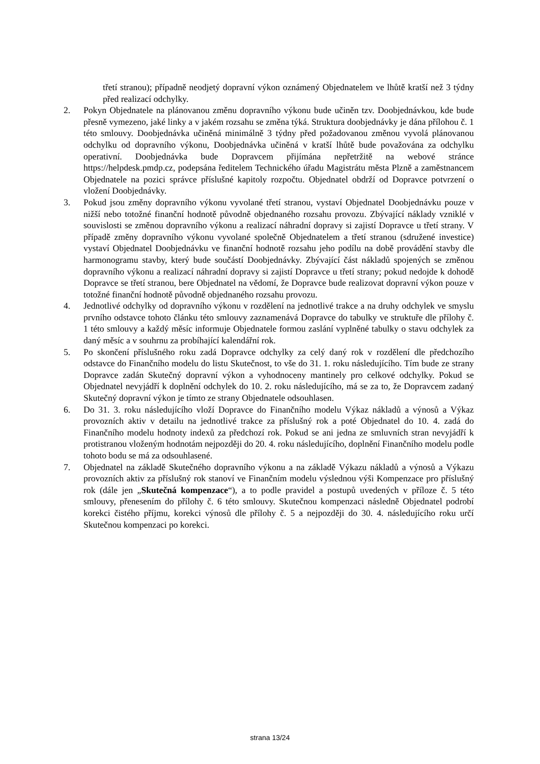třetí stranou); případně neodjetý dopravní výkon oznámený Objednatelem ve lhůtě kratší než 3 týdny před realizací odchylky.
2. Pokyn Objednatele na plánovanou změnu dopravního výkonu bude učiněn tzv. Doobjednávkou, kde bude přesně vymezeno, jaké linky a v jakém rozsahu se změna týká. Struktura doobjednávky je dána přílohou č. 1 této smlouvy. Doobjednávka učiněná minimálně 3 týdny před požadovanou změnou vyvolá plánovanou odchylku od dopravního výkonu, Doobjednávka učiněná v kratší lhůtě bude považována za odchylku operativní. Doobjednávka bude Dopravcem přijímána nepřetržitě na webové stránce https://helpdesk.pmdp.cz, podepsána ředitelem Technického úřadu Magistrátu města Plzně a zaměstnancem Objednatele na pozici správce příslušné kapitoly rozpočtu. Objednatel obdrží od Dopravce potvrzení o vložení Doobjednávky.
3. Pokud jsou změny dopravního výkonu vyvolané třetí stranou, vystaví Objednatel Doobjednávku pouze v nižší nebo totožné finanční hodnotě původně objednaného rozsahu provozu. Zbývající náklady vzniklé v souvislosti se změnou dopravního výkonu a realizací náhradní dopravy si zajistí Dopravce u třetí strany. V případě změny dopravního výkonu vyvolané společně Objednatelem a třetí stranou (sdružené investice) vystaví Objednatel Doobjednávku ve finanční hodnotě rozsahu jeho podílu na době provádění stavby dle harmonogramu stavby, který bude součástí Doobjednávky. Zbývající část nákladů spojených se změnou dopravního výkonu a realizací náhradní dopravy si zajistí Dopravce u třetí strany; pokud nedojde k dohodě Dopravce se třetí stranou, bere Objednatel na vědomí, že Dopravce bude realizovat dopravní výkon pouze v totožné finanční hodnotě původně objednaného rozsahu provozu.
4. Jednotlivé odchylky od dopravního výkonu v rozdělení na jednotlivé trakce a na druhy odchylek ve smyslu prvního odstavce tohoto článku této smlouvy zaznamenává Dopravce do tabulky ve struktuře dle přílohy č. 1 této smlouvy a každý měsíc informuje Objednatele formou zaslání vyplněné tabulky o stavu odchylek za daný měsíc a v souhrnu za probíhající kalendářní rok.
5. Po skončení příslušného roku zadá Dopravce odchylky za celý daný rok v rozdělení dle předchozího odstavce do Finančního modelu do listu Skutečnost, to vše do 31. 1. roku následujícího. Tím bude ze strany Dopravce zadán Skutečný dopravní výkon a vyhodnoceny mantinely pro celkové odchylky. Pokud se Objednatel nevyjádří k doplnění odchylek do 10. 2. roku následujícího, má se za to, že Dopravcem zadaný Skutečný dopravní výkon je tímto ze strany Objednatele odsouhlasen.
6. Do 31. 3. roku následujícího vloží Dopravce do Finančního modelu Výkaz nákladů a výnosů a Výkaz provozních aktiv v detailu na jednotlivé trakce za příslušný rok a poté Objednatel do 10. 4. zadá do Finančního modelu hodnoty indexů za předchozí rok. Pokud se ani jedna ze smluvních stran nevyjádří k protistranou vloženým hodnotám nejpozději do 20. 4. roku následujícího, doplnění Finančního modelu podle tohoto bodu se má za odsouhlasené.
7. Objednatel na základě Skutečného dopravního výkonu a na základě Výkazu nákladů a výnosů a Výkazu provozních aktiv za příslušný rok stanoví ve Finančním modelu výslednou výši Kompenzace pro příslušný rok (dále jen „Skutečná kompenzace“), a to podle pravidel a postupů uvedených v příloze č. 5 této smlouvy, přenesením do přílohy č. 6 této smlouvy. Skutečnou kompenzaci následně Objednatel podrobí korekci čistého příjmu, korekci výnosů dle přílohy č. 5 a nejpozději do 30. 4. následujícího roku určí Skutečnou kompenzaci po korekci.
strana 13/24